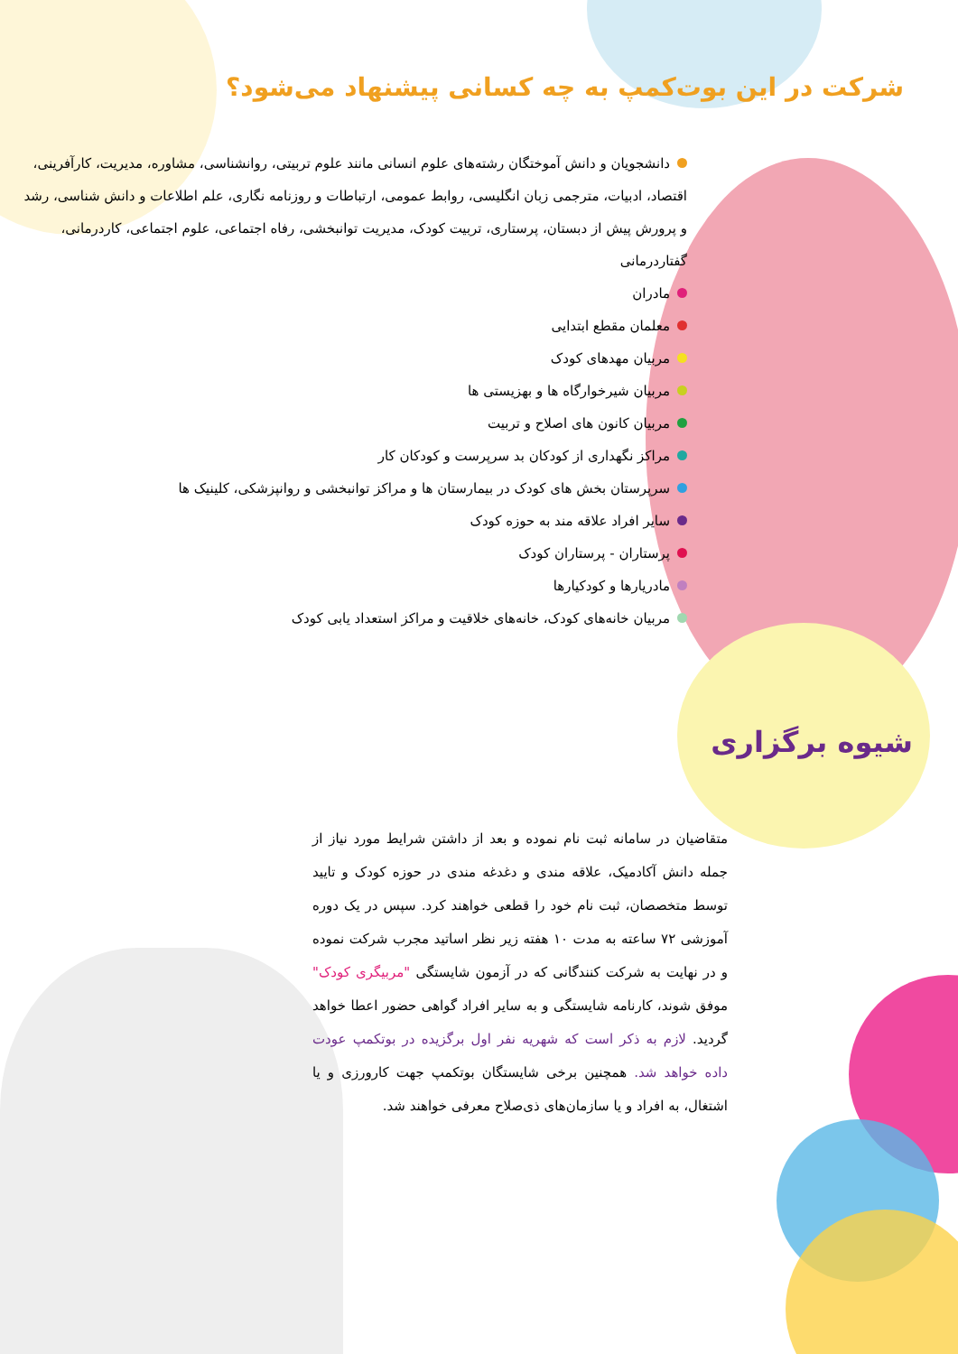شرکت در این بوت‌کمپ به چه کسانی پیشنهاد می‌شود؟
دانشجویان و دانش آموختگان رشته‌های علوم انسانی مانند علوم تربیتی، روانشناسی، مشاوره، مدیریت، کارآفرینی، اقتصاد، ادبیات، مترجمی زبان انگلیسی، روابط عمومی، ارتباطات و روزنامه نگاری، علم اطلاعات و دانش شناسی، رشد و پرورش پیش از دبستان، پرستاری، تربیت کودک، مدیریت توانبخشی، رفاه اجتماعی، علوم اجتماعی، کاردرمانی، گفتاردرمانی
مادران
معلمان مقطع ابتدایی
مربیان مهدهای کودک
مربیان شیرخوارگاه ها و بهزیستی ها
مربیان کانون های اصلاح و تربیت
مراکز نگهداری از کودکان بد سرپرست و کودکان کار
سرپرستان بخش های کودک در بیمارستان ها و مراکز توانبخشی و روانپزشکی، کلینیک ها
سایر افراد علاقه مند به حوزه کودک
پرستاران - پرستاران کودک
مادریارها و کودکیارها
مربیان خانه‌های کودک، خانه‌های خلاقیت و مراکز استعداد یابی کودک
شیوه برگزاری
متقاضیان در سامانه ثبت نام نموده و بعد از داشتن شرایط مورد نیاز از جمله دانش آکادمیک، علاقه مندی و دغدغه مندی در حوزه کودک و تایید توسط متخصصان، ثبت نام خود را قطعی خواهند کرد. سپس در یک دوره آموزشی ۷۲ ساعته به مدت ۱۰ هفته زیر نظر اساتید مجرب شرکت نموده و در نهایت به شرکت کنندگانی که در آزمون شایستگی "مربیگری کودک" موفق شوند، کارنامه شایستگی و به سایر افراد گواهی حضور اعطا خواهد گردید. لازم به ذکر است که شهریه نفر اول برگزیده در بوتکمپ عودت داده خواهد شد. همچنین برخی شایستگان بوتکمپ جهت کارورزی و یا اشتغال، به افراد و یا سازمان‌های ذی‌صلاح معرفی خواهند شد.